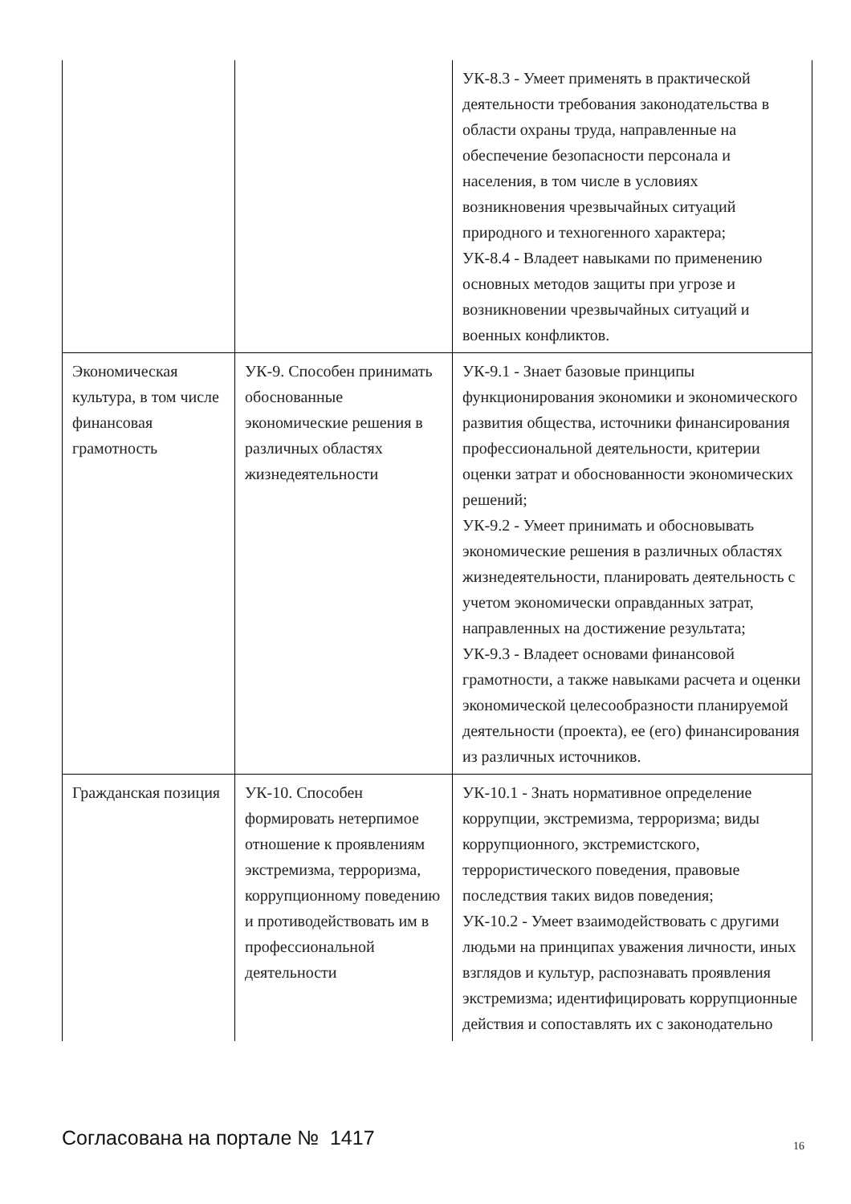| | | УК-8.3 - Умеет применять в практической деятельности требования законодательства в области охраны труда, направленные на обеспечение безопасности персонала и населения, в том числе в условиях возникновения чрезвычайных ситуаций природного и техногенного характера; УК-8.4 - Владеет навыками по применению основных методов защиты при угрозе и возникновении чрезвычайных ситуаций и военных конфликтов. |
| Экономическая культура, в том числе финансовая грамотность | УК-9. Способен принимать обоснованные экономические решения в различных областях жизнедеятельности | УК-9.1 - Знает базовые принципы функционирования экономики и экономического развития общества, источники финансирования профессиональной деятельности, критерии оценки затрат и обоснованности экономических решений; УК-9.2 - Умеет принимать и обосновывать экономические решения в различных областях жизнедеятельности, планировать деятельность с учетом экономически оправданных затрат, направленных на достижение результата; УК-9.3 - Владеет основами финансовой грамотности, а также навыками расчета и оценки экономической целесообразности планируемой деятельности (проекта), ее (его) финансирования из различных источников. |
| Гражданская позиция | УК-10. Способен формировать нетерпимое отношение к проявлениям экстремизма, терроризма, коррупционному поведению и противодействовать им в профессиональной деятельности | УК-10.1 - Знать нормативное определение коррупции, экстремизма, терроризма; виды коррупционного, экстремистского, террористического поведения, правовые последствия таких видов поведения; УК-10.2 - Умеет взаимодействовать с другими людьми на принципах уважения личности, иных взглядов и культур, распознавать проявления экстремизма; идентифицировать коррупционные действия и сопоставлять их с законодательно |
Согласована на портале № 1417 16